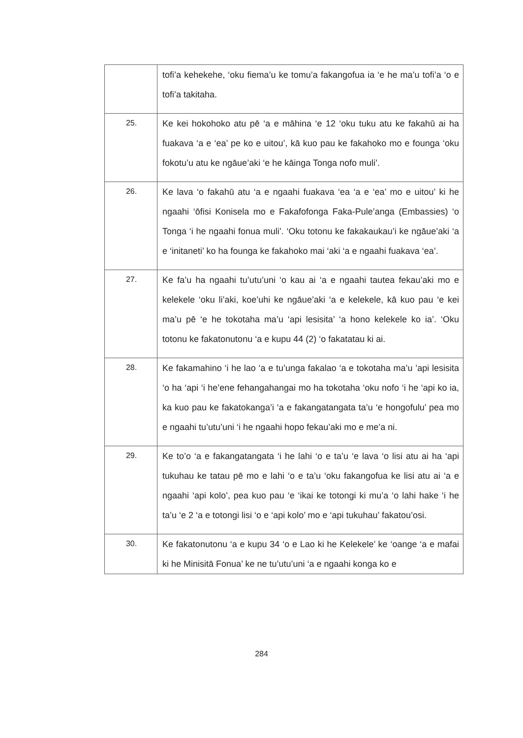| | tofi’a kehekehe, ‘oku fiema’u ke tomu’a fakangofua ia ‘e he ma’u tofi’a ‘o e tofi’a takitaha. |
| 25. | Ke kei hokohoko atu pē ‘a e māhina ‘e 12 ‘oku tuku atu ke fakahū ai ha fuakava ‘a e ‘ea’ pe ko e uitou’, kā kuo pau ke fakahoko mo e founga ‘oku fokotu’u atu ke ngāue’aki ‘e he kāinga Tonga nofo muli’. |
| 26. | Ke lava ‘o fakahū atu ‘a e ngaahi fuakava ‘ea ‘a e ‘ea’ mo e uitou’ ki he ngaahi ‘ōfisi Konisela mo e Fakafofonga Faka-Pule’anga (Embassies) ‘o Tonga ‘i he ngaahi fonua muli’. ‘Oku totonu ke fakakaukau’i ke ngāue’aki ‘a e ‘initaneti’ ko ha founga ke fakahoko mai ‘aki ‘a e ngaahi fuakava ‘ea’. |
| 27. | Ke fa’u ha ngaahi tu’utu’uni ‘o kau ai ‘a e ngaahi tautea fekau’aki mo e kelekele ‘oku li’aki, koe’uhi ke ngāue’aki ‘a e kelekele, kā kuo pau ‘e kei ma’u pē ‘e he tokotaha ma’u ‘api lesisita’ ‘a hono kelekele ko ia’. ‘Oku totonu ke fakatonutonu ‘a e kupu 44 (2) ‘o fakatatau ki ai. |
| 28. | Ke fakamahino ‘i he lao ‘a e tu’unga fakalao ‘a e tokotaha ma’u ’api lesisita ‘o ha ‘api ‘i he’ene fehangahangai mo ha tokotaha ‘oku nofo ‘i he ‘api ko ia, ka kuo pau ke fakatokanga’i ‘a e fakangatangata ta’u ‘e hongofulu’ pea mo e ngaahi tu’utu’uni ‘i he ngaahi hopo fekau’aki mo e me’a ni. |
| 29. | Ke to’o ‘a e fakangatangata ‘i he lahi ‘o e ta’u ‘e lava ‘o lisi atu ai ha ‘api tukuhau ke tatau pē mo e lahi ‘o e ta’u ‘oku fakangofua ke lisi atu ai ‘a e ngaahi ‘api kolo’, pea kuo pau ‘e ‘ikai ke totongi ki mu’a ‘o lahi hake ‘i he ta’u ‘e 2 ‘a e totongi lisi ‘o e ‘api kolo’ mo e ‘api tukuhau’ fakatou’osi. |
| 30. | Ke fakatonutonu ‘a e kupu 34 ‘o e Lao ki he Kelekele’ ke ‘oange ‘a e mafai ki he Minisitā Fonua’ ke ne tu’utu’uni ‘a e ngaahi konga ko e |
284